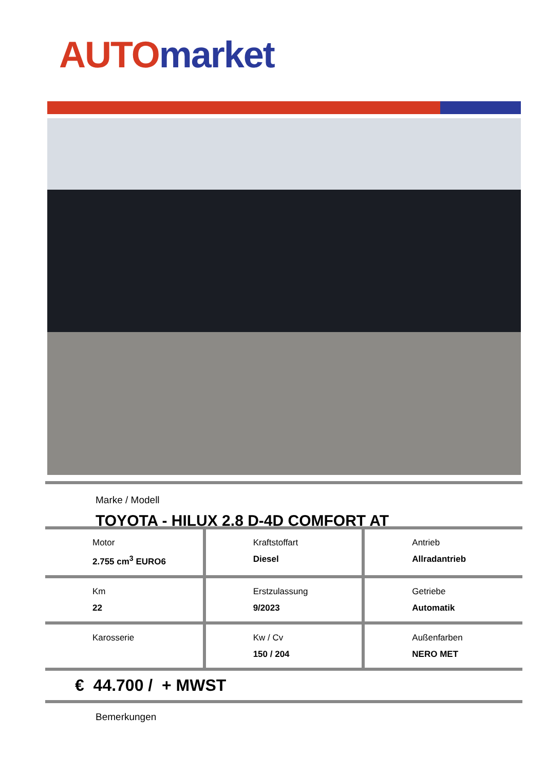AUTO market
Marke / Modell
TOYOTA - HILUX 2.8 D-4D COMFORT AT
| Motor 2.755 cm<sup>3</sup> EURO6 | Kraftstoffart Diesel | Antrieb Allradantrieb |
| Km 22 | Erstzulassung 9/2023 | Getriebe Automatik |
| Karosserie | Kw / Cv 150 / 204 | Außenfarben NERO MET |
€ 44.700 / + MWST
Bemerkungen